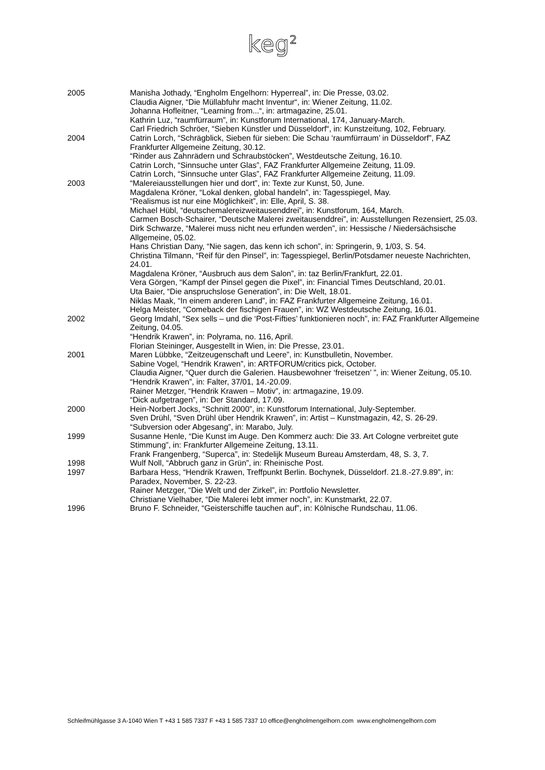keg<sup>2</sup>
| 2005 | Manisha Jothady, “Engholm Engelhorn: Hyperreal”, in: Die Presse, 03.02. Claudia Aigner, “Die Müllabfuhr macht Inventur“, in: Wiener Zeitung, 11.02. Johanna Hofleitner, “Learning from...“, in: artmagazine, 25.01. Kathrin Luz, “raumfürraum”, in: Kunstforum International, 174, January-March. Carl Friedrich Schröer, “Sieben Künstler und Düsseldorf“, in: Kunstzeitung, 102, February. |
| 2004 | Catrin Lorch, “Schrägblick, Sieben für sieben: Die Schau ‘raumfürraum’ in Düsseldorf”, FAZ Frankfurter Allgemeine Zeitung, 30.12. “Rinder aus Zahnrädern und Schraubstöcken”, Westdeutsche Zeitung, 16.10. Catrin Lorch, “Sinnsuche unter Glas”, FAZ Frankfurter Allgemeine Zeitung, 11.09. Catrin Lorch, “Sinnsuche unter Glas”, FAZ Frankfurter Allgemeine Zeitung, 11.09. |
| 2003 | “Malereiausstellungen hier und dort”, in: Texte zur Kunst, 50, June. Magdalena Kröner, “Lokal denken, global handeln”, in: Tagesspiegel, May. “Realismus ist nur eine Möglichkeit”, in: Elle, April, S. 38. Michael Hübl, “deutschemalereizweitausenddrei”, in: Kunstforum, 164, March. Carmen Bosch-Schairer, “Deutsche Malerei zweitausenddrei”, in: Ausstellungen Rezensiert, 25.03. Dirk Schwarze, “Malerei muss nicht neu erfunden werden”, in: Hessische / Niedersächsische Allgemeine, 05.02. Hans Christian Dany, “Nie sagen, das kenn ich schon”, in: Springerin, 9, 1/03, S. 54. Christina Tilmann, “Reif für den Pinsel”, in: Tagesspiegel, Berlin/Potsdamer neueste Nachrichten, 24.01. Magdalena Kröner, “Ausbruch aus dem Salon”, in: taz Berlin/Frankfurt, 22.01. Vera Görgen, “Kampf der Pinsel gegen die Pixel”, in: Financial Times Deutschland, 20.01. Uta Baier, “Die anspruchslose Generation”, in: Die Welt, 18.01. Niklas Maak, “In einem anderen Land”, in: FAZ Frankfurter Allgemeine Zeitung, 16.01. Helga Meister, “Comeback der fischigen Frauen”, in: WZ Westdeutsche Zeitung, 16.01. |
| 2002 | Georg Imdahl, “Sex sells – und die ‘Post-Fifties’ funktionieren noch”, in: FAZ Frankfurter Allgemeine Zeitung, 04.05. “Hendrik Krawen”, in: Polyrama, no. 116, April. Florian Steininger, Ausgestellt in Wien, in: Die Presse, 23.01. |
| 2001 | Maren Lübbke, “Zeitzeugenschaft und Leere”, in: Kunstbulletin, November. Sabine Vogel, “Hendrik Krawen”, in: ARTFORUM/critics pick, October. Claudia Aigner, “Quer durch die Galerien. Hausbewohner ‘freisetzen’ ”, in: Wiener Zeitung, 05.10. “Hendrik Krawen”, in: Falter, 37/01, 14.-20.09. Rainer Metzger, “Hendrik Krawen – Motiv”, in: artmagazine, 19.09. “Dick aufgetragen”, in: Der Standard, 17.09. |
| 2000 | Hein-Norbert Jocks, “Schnitt 2000”, in: Kunstforum International, July-September. Sven Drühl, “Sven Drühl über Hendrik Krawen”, in: Artist – Kunstmagazin, 42, S. 26-29. “Subversion oder Abgesang”, in: Marabo, July. |
| 1999 | Susanne Henle, “Die Kunst im Auge. Den Kommerz auch: Die 33. Art Cologne verbreitet gute Stimmung”, in: Frankfurter Allgemeine Zeitung, 13.11. Frank Frangenberg, “Superca”, in: Stedelijk Museum Bureau Amsterdam, 48, S. 3, 7. |
| 1998 | Wulf Noll, “Abbruch ganz in Grün”, in: Rheinische Post. |
| 1997 | Barbara Hess, “Hendrik Krawen, Treffpunkt Berlin. Bochynek, Düsseldorf. 21.8.-27.9.89”, in: Paradex, November, S. 22-23. Rainer Metzger, “Die Welt und der Zirkel”, in: Portfolio Newsletter. Christiane Vielhaber, “Die Malerei lebt immer noch”, in: Kunstmarkt, 22.07. |
| 1996 | Bruno F. Schneider, “Geisterschiffe tauchen auf”, in: Kölnische Rundschau, 11.06. |
Schleifmühlgasse 3 A-1040 Wien T +43 1 585 7337 F +43 1 585 7337 10 office@engholmengelhorn.com www.engholmengelhorn.com